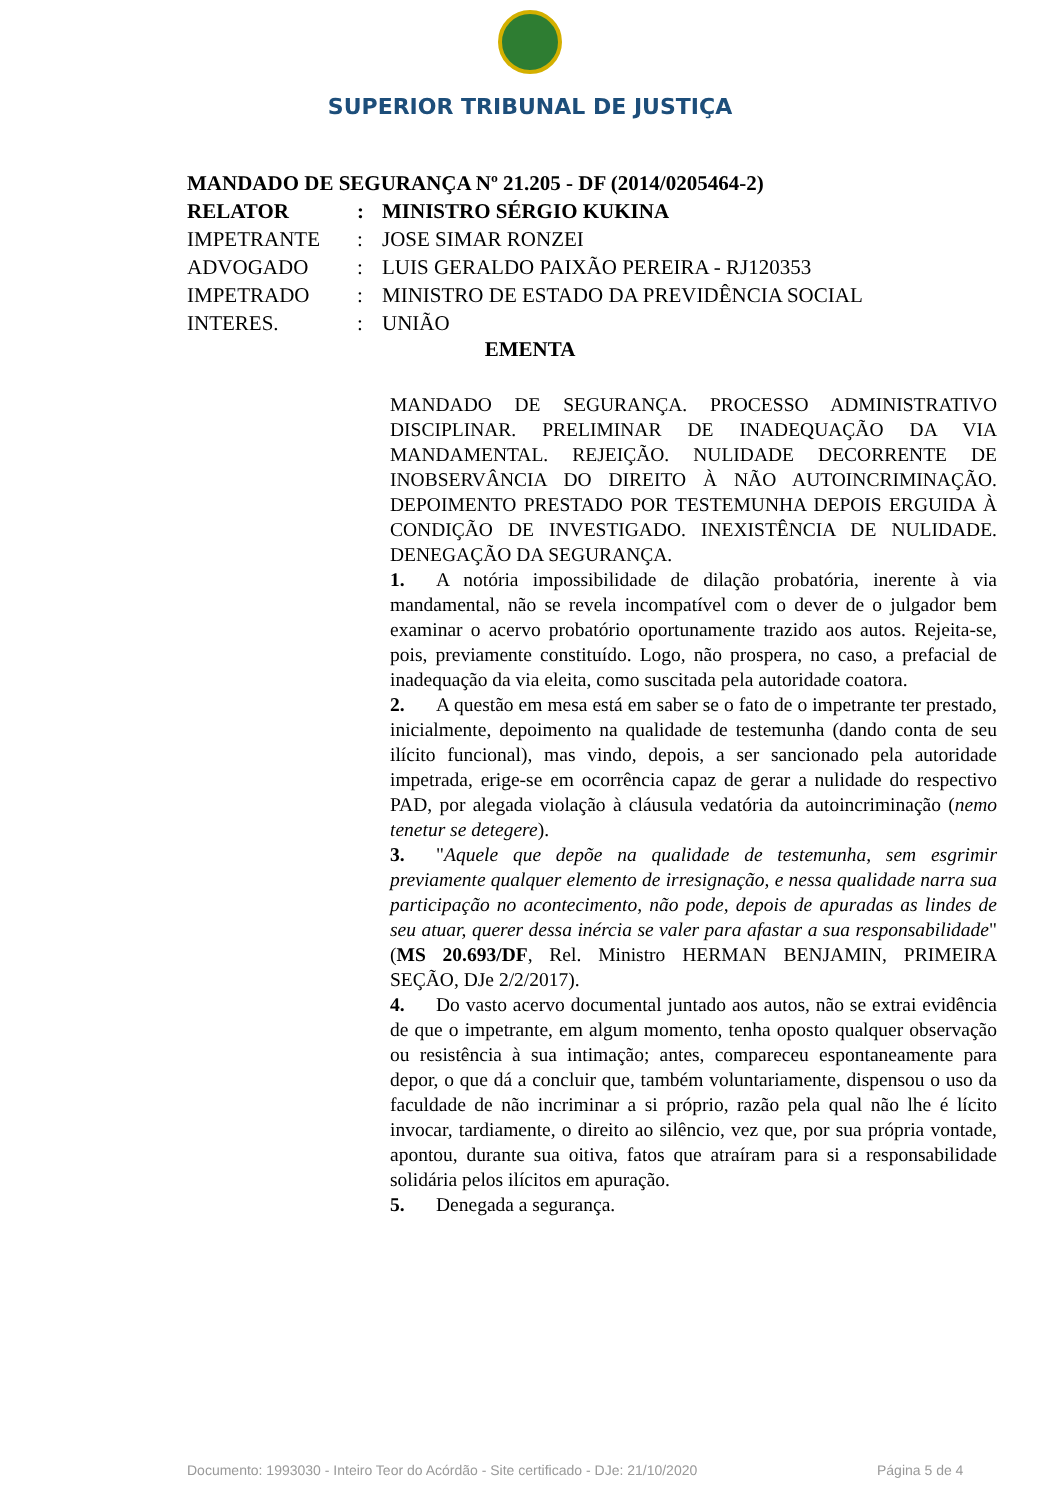SUPERIOR TRIBUNAL DE JUSTIÇA
MANDADO DE SEGURANÇA Nº 21.205 - DF (2014/0205464-2)
RELATOR: MINISTRO SÉRGIO KUKINA
IMPETRANTE: JOSE SIMAR RONZEI
ADVOGADO: LUIS GERALDO PAIXÃO PEREIRA - RJ120353
IMPETRADO: MINISTRO DE ESTADO DA PREVIDÊNCIA SOCIAL
INTERES.: UNIÃO
EMENTA
MANDADO DE SEGURANÇA. PROCESSO ADMINISTRATIVO DISCIPLINAR. PRELIMINAR DE INADEQUAÇÃO DA VIA MANDAMENTAL. REJEIÇÃO. NULIDADE DECORRENTE DE INOBSERVÂNCIA DO DIREITO À NÃO AUTOINCRIMINAÇÃO. DEPOIMENTO PRESTADO POR TESTEMUNHA DEPOIS ERGUIDA À CONDIÇÃO DE INVESTIGADO. INEXISTÊNCIA DE NULIDADE. DENEGAÇÃO DA SEGURANÇA.
1. A notória impossibilidade de dilação probatória, inerente à via mandamental, não se revela incompatível com o dever de o julgador bem examinar o acervo probatório oportunamente trazido aos autos. Rejeita-se, pois, previamente constituído. Logo, não prospera, no caso, a prefacial de inadequação da via eleita, como suscitada pela autoridade coatora.
2. A questão em mesa está em saber se o fato de o impetrante ter prestado, inicialmente, depoimento na qualidade de testemunha (dando conta de seu ilícito funcional), mas vindo, depois, a ser sancionado pela autoridade impetrada, erige-se em ocorrência capaz de gerar a nulidade do respectivo PAD, por alegada violação à cláusula vedatória da autoincriminação (nemo tenetur se detegere).
3. "Aquele que depõe na qualidade de testemunha, sem esgrimir previamente qualquer elemento de irresignação, e nessa qualidade narra sua participação no acontecimento, não pode, depois de apuradas as lindes de seu atuar, querer dessa inércia se valer para afastar a sua responsabilidade" (MS 20.693/DF, Rel. Ministro HERMAN BENJAMIN, PRIMEIRA SEÇÃO, DJe 2/2/2017).
4. Do vasto acervo documental juntado aos autos, não se extrai evidência de que o impetrante, em algum momento, tenha oposto qualquer observação ou resistência à sua intimação; antes, compareceu espontaneamente para depor, o que dá a concluir que, também voluntariamente, dispensou o uso da faculdade de não incriminar a si próprio, razão pela qual não lhe é lícito invocar, tardiamente, o direito ao silêncio, vez que, por sua própria vontade, apontou, durante sua oitiva, fatos que atraíram para si a responsabilidade solidária pelos ilícitos em apuração.
5. Denegada a segurança.
Documento: 1993030 - Inteiro Teor do Acórdão - Site certificado - DJe: 21/10/2020 Página 5 de 4